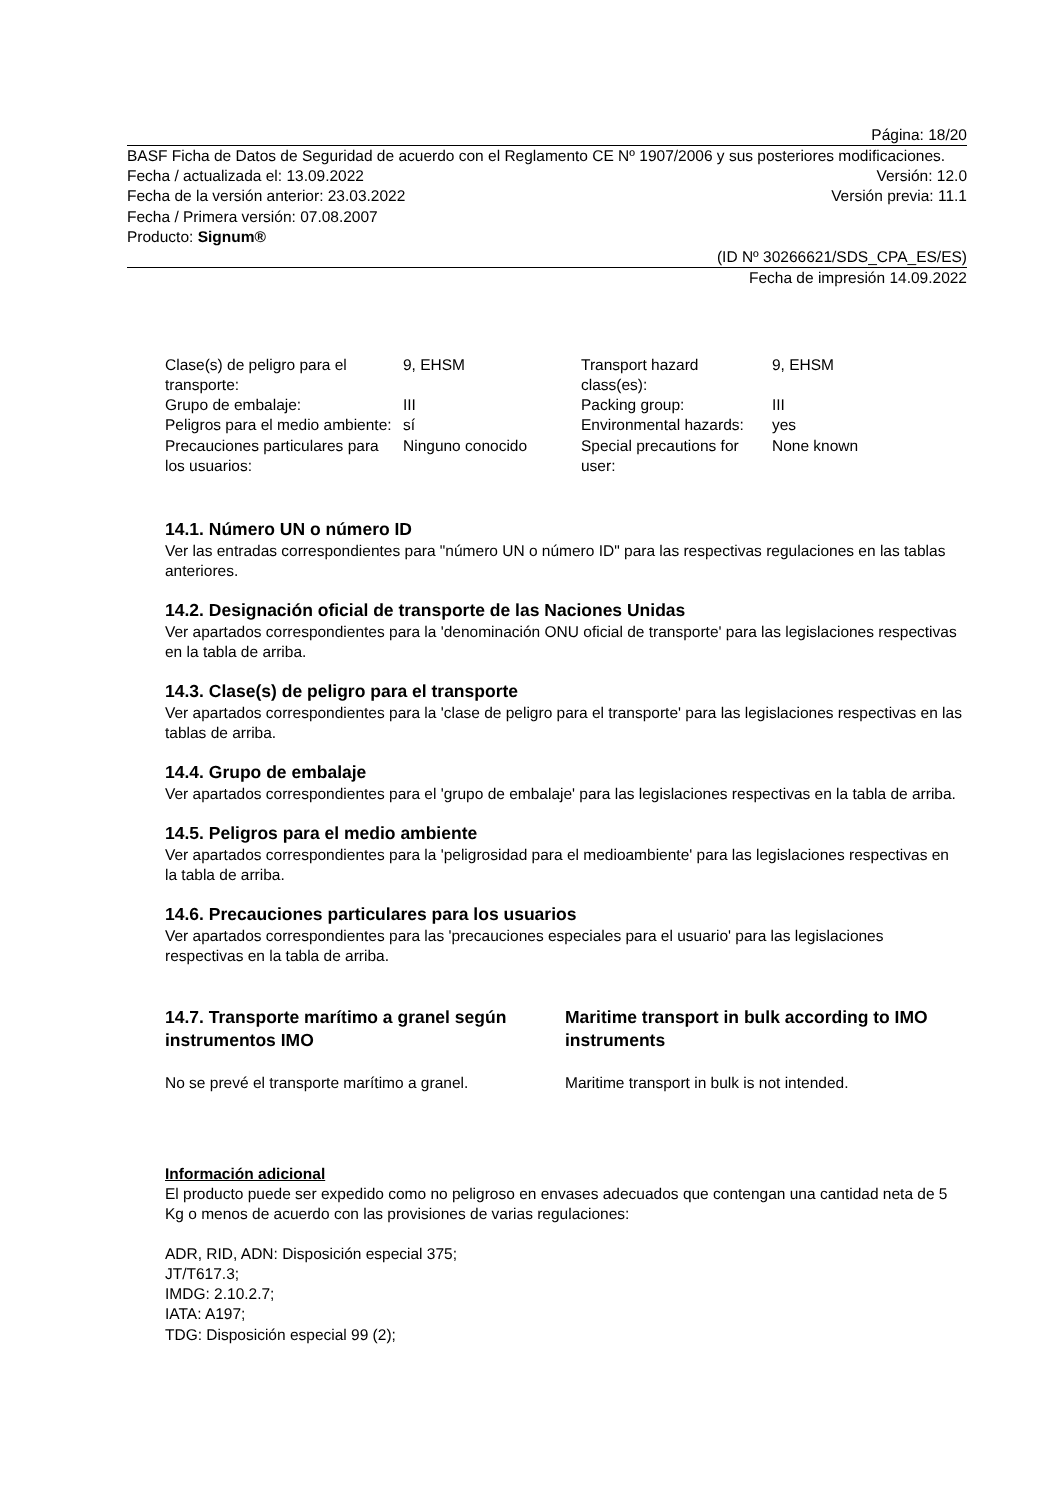Página: 18/20
BASF Ficha de Datos de Seguridad de acuerdo con el Reglamento CE Nº 1907/2006 y sus posteriores modificaciones.
Fecha / actualizada el: 13.09.2022 Versión: 12.0
Fecha de la versión anterior: 23.03.2022 Versión previa: 11.1
Fecha / Primera versión: 07.08.2007
Producto: Signum®
(ID Nº 30266621/SDS_CPA_ES/ES)
Fecha de impresión 14.09.2022
| Clase(s) de peligro para el transporte: | 9, EHSM | Transport hazard class(es): | 9, EHSM |
| Grupo de embalaje: | III | Packing group: | III |
| Peligros para el medio ambiente: | sí | Environmental hazards: | yes |
| Precauciones particulares para los usuarios: | Ninguno conocido | Special precautions for user: | None known |
14.1. Número UN o número ID
Ver las entradas correspondientes para "número UN o número ID" para las respectivas regulaciones en las tablas anteriores.
14.2. Designación oficial de transporte de las Naciones Unidas
Ver apartados correspondientes para la 'denominación ONU oficial de transporte' para las legislaciones respectivas en la tabla de arriba.
14.3. Clase(s) de peligro para el transporte
Ver apartados correspondientes para la 'clase de peligro para el transporte' para las legislaciones respectivas en las tablas de arriba.
14.4. Grupo de embalaje
Ver apartados correspondientes para el 'grupo de embalaje' para las legislaciones respectivas en la tabla de arriba.
14.5. Peligros para el medio ambiente
Ver apartados correspondientes para la 'peligrosidad para el medioambiente' para las legislaciones respectivas en la tabla de arriba.
14.6. Precauciones particulares para los usuarios
Ver apartados correspondientes para las 'precauciones especiales para el usuario' para las legislaciones respectivas en la tabla de arriba.
14.7. Transporte marítimo a granel según instrumentos IMO
Maritime transport in bulk according to IMO instruments
No se prevé el transporte marítimo a granel. Maritime transport in bulk is not intended.
Información adicional
El producto puede ser expedido como no peligroso en envases adecuados que contengan una cantidad neta de 5 Kg o menos de acuerdo con las provisiones de varias regulaciones:
ADR, RID, ADN: Disposición especial 375;
JT/T617.3;
IMDG: 2.10.2.7;
IATA: A197;
TDG: Disposición especial 99 (2);